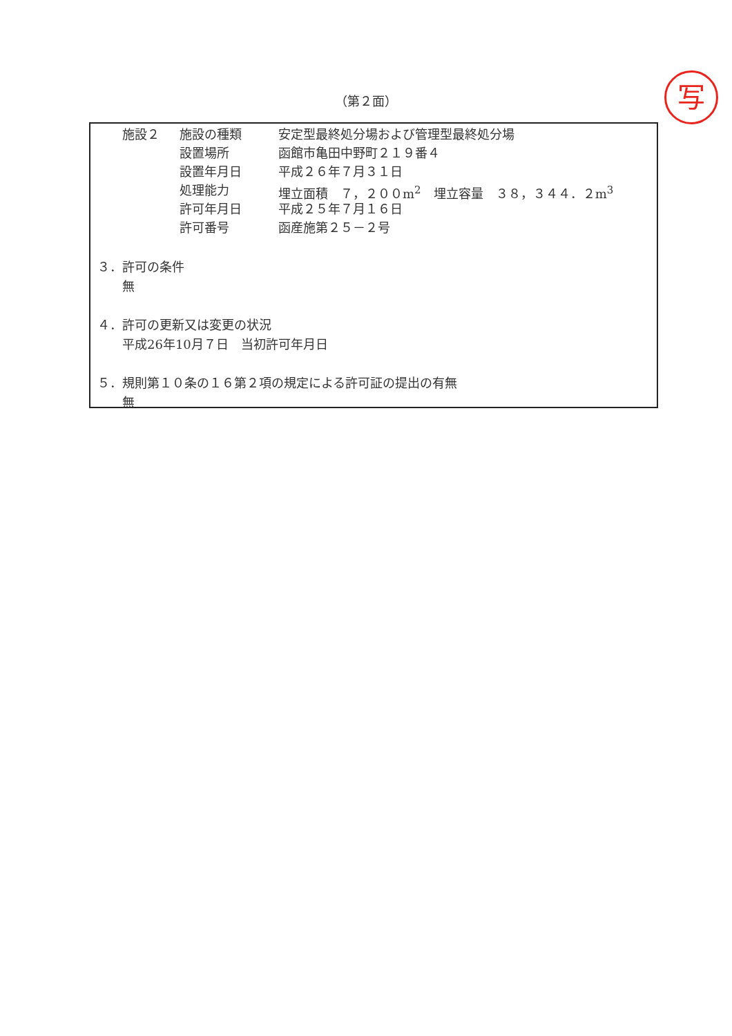（第２面） 写
施設２ 施設の種類 安定型最終処分場および管理型最終処分場
設置場所 函館市亀田中野町２１９番４
設置年月日 平成２６年７月３１日
処理能力 埋立面積　７，２００m<sup>2</sup>　埋立容量　３８，３４４．２m<sup>3</sup>
許可年月日 平成２５年７月１６日
許可番号 函産施第２５－２号
３．許可の条件
　　無
４．許可の更新又は変更の状況
　　平成26年10月７日　当初許可年月日
５．規則第１０条の１６第２項の規定による許可証の提出の有無
　　無